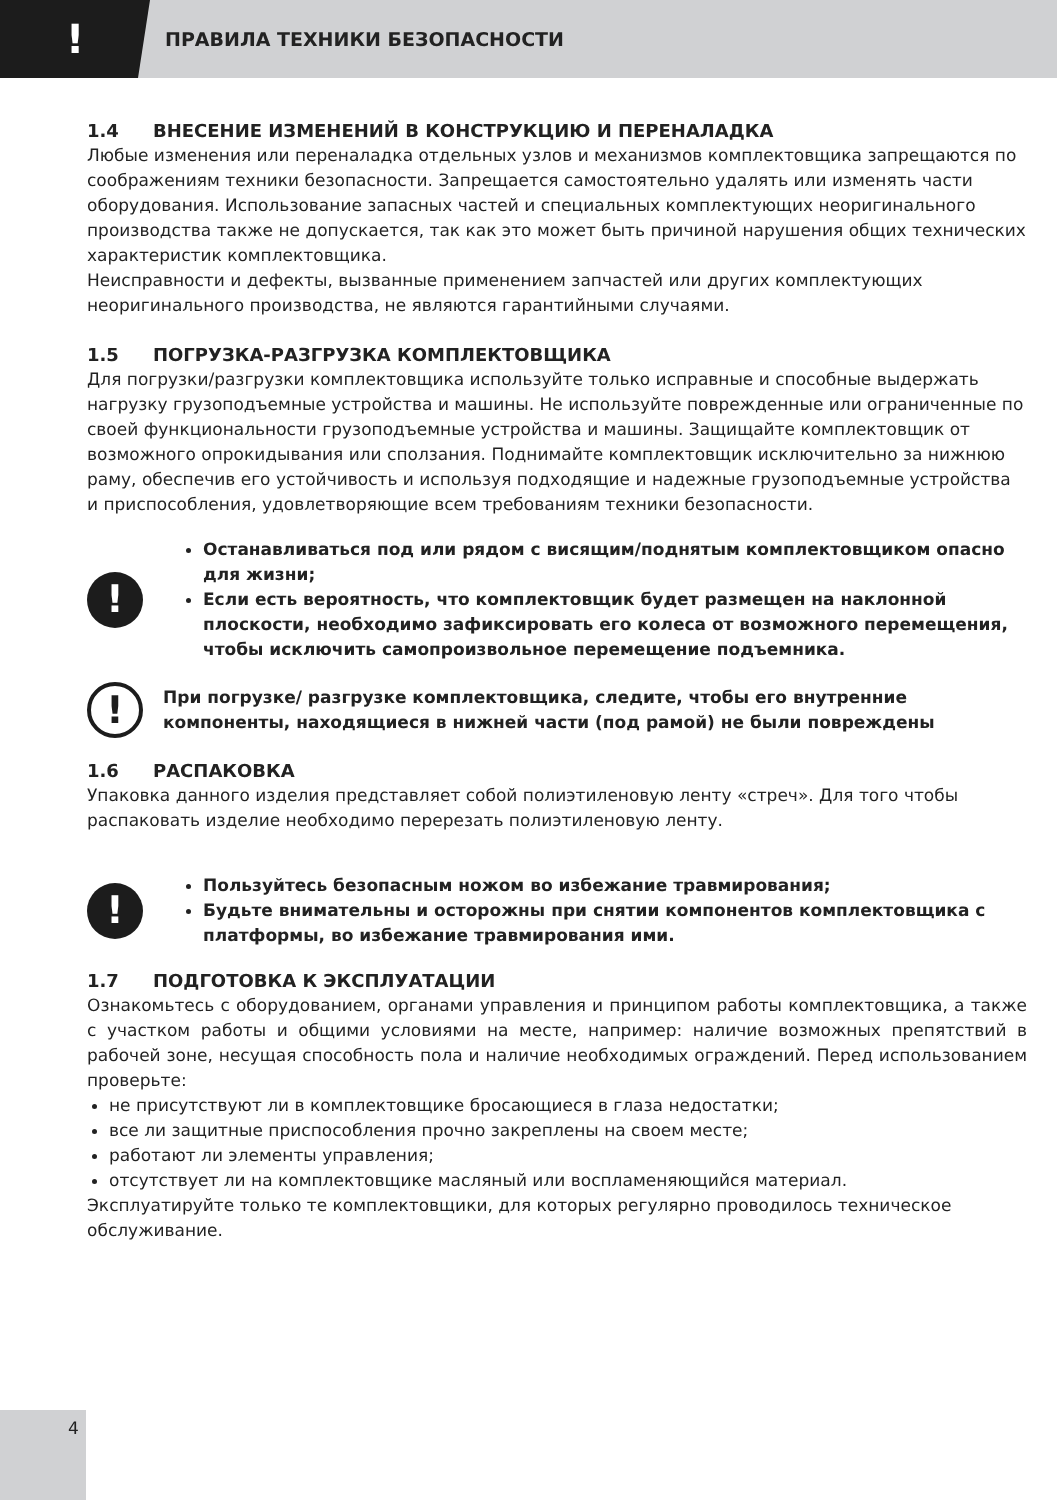!
ПРАВИЛА ТЕХНИКИ БЕЗОПАСНОСТИ
1.4 ВНЕСЕНИЕ ИЗМЕНЕНИЙ В КОНСТРУКЦИЮ И ПЕРЕНАЛАДКА
Любые изменения или переналадка отдельных узлов и механизмов комплектовщика запрещаются по соображениям техники безопасности. Запрещается самостоятельно удалять или изменять части оборудования. Использование запасных частей и специальных комплектующих неоригинального производства также не допускается, так как это может быть причиной нарушения общих технических характеристик комплектовщика.
Неисправности и дефекты, вызванные применением запчастей или других комплектующих неоригинального производства, не являются гарантийными случаями.
1.5 ПОГРУЗКА-РАЗГРУЗКА КОМПЛЕКТОВЩИКА
Для погрузки/разгрузки комплектовщика используйте только исправные и способные выдержать нагрузку грузоподъемные устройства и машины. Не используйте поврежденные или ограниченные по своей функциональности грузоподъемные устройства и машины. Защищайте комплектовщик от возможного опрокидывания или сползания. Поднимайте комплектовщик исключительно за нижнюю раму, обеспечив его устойчивость и используя подходящие и надежные грузоподъемные устройства и приспособления, удовлетворяющие всем требованиям техники безопасности.
!
Останавливаться под или рядом с висящим/поднятым комплектовщиком опасно для жизни;
Если есть вероятность, что комплектовщик будет размещен на наклонной плоскости, необходимо зафиксировать его колеса от возможного перемещения, чтобы исключить самопроизвольное перемещение подъемника.
!
При погрузке/ разгрузке комплектовщика, следите, чтобы его внутренние компоненты, находящиеся в нижней части (под рамой) не были повреждены
1.6 РАСПАКОВКА
Упаковка данного изделия представляет собой полиэтиленовую ленту «стреч». Для того чтобы распаковать изделие необходимо перерезать полиэтиленовую ленту.
!
Пользуйтесь безопасным ножом во избежание травмирования;
Будьте внимательны и осторожны при снятии компонентов комплектовщика с платформы, во избежание травмирования ими.
1.7 ПОДГОТОВКА К ЭКСПЛУАТАЦИИ
Ознакомьтесь с оборудованием, органами управления и принципом работы комплектовщика, а также с участком работы и общими условиями на месте, например: наличие возможных препятствий в рабочей зоне, несущая способность пола и наличие необходимых ограждений. Перед использованием проверьте:
не присутствуют ли в комплектовщике бросающиеся в глаза недостатки;
все ли защитные приспособления прочно закреплены на своем месте;
работают ли элементы управления;
отсутствует ли на комплектовщике масляный или воспламеняющийся материал.
Эксплуатируйте только те комплектовщики, для которых регулярно проводилось техническое обслуживание.
4